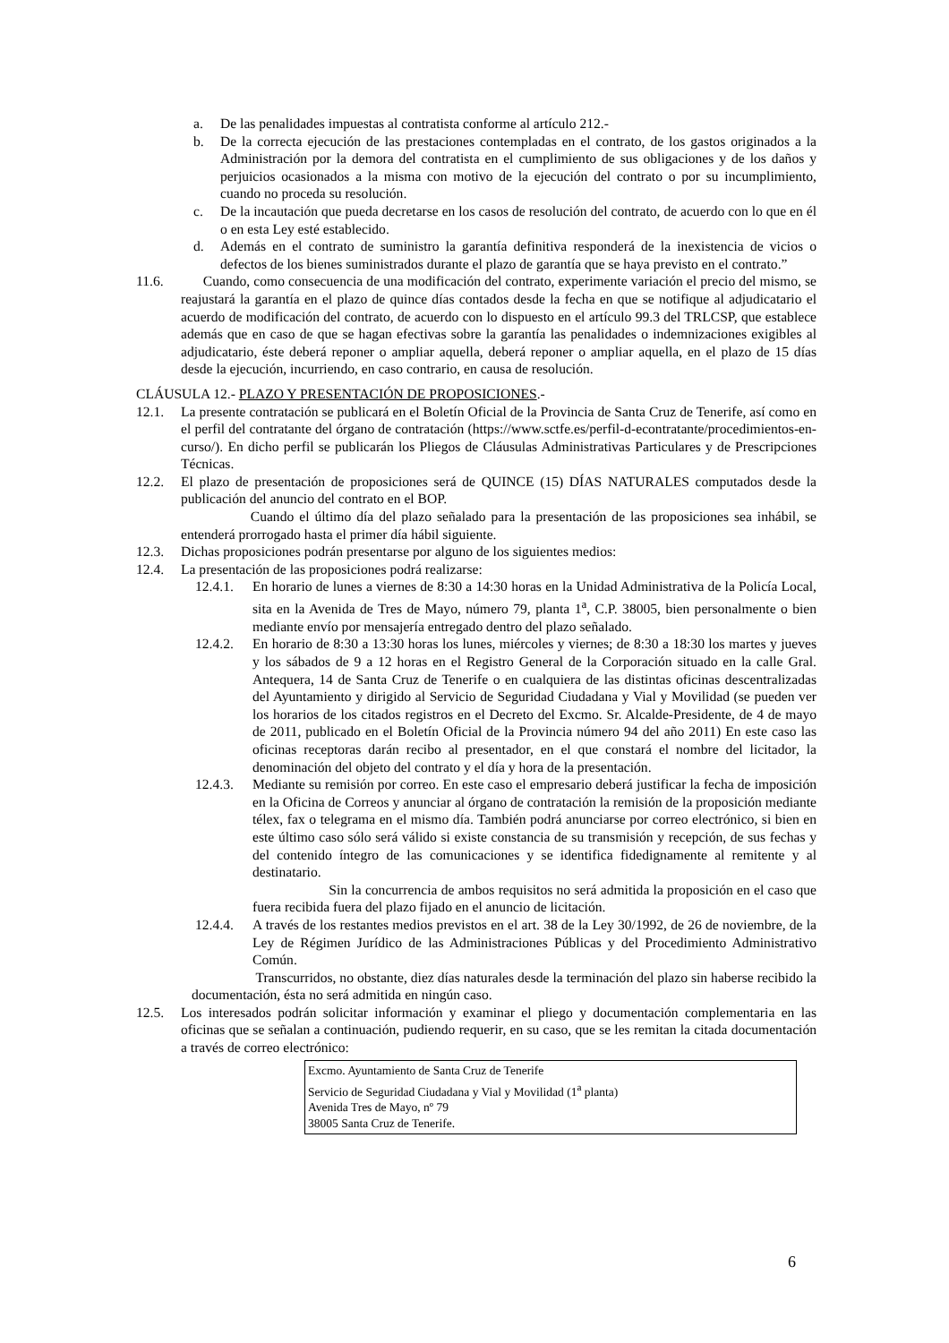a. De las penalidades impuestas al contratista conforme al artículo 212.-
b. De la correcta ejecución de las prestaciones contempladas en el contrato, de los gastos originados a la Administración por la demora del contratista en el cumplimiento de sus obligaciones y de los daños y perjuicios ocasionados a la misma con motivo de la ejecución del contrato o por su incumplimiento, cuando no proceda su resolución.
c. De la incautación que pueda decretarse en los casos de resolución del contrato, de acuerdo con lo que en él o en esta Ley esté establecido.
d. Además en el contrato de suministro la garantía definitiva responderá de la inexistencia de vicios o defectos de los bienes suministrados durante el plazo de garantía que se haya previsto en el contrato.”
11.6. Cuando, como consecuencia de una modificación del contrato, experimente variación el precio del mismo, se reajustará la garantía en el plazo de quince días contados desde la fecha en que se notifique al adjudicatario el acuerdo de modificación del contrato, de acuerdo con lo dispuesto en el artículo 99.3 del TRLCSP, que establece además que en caso de que se hagan efectivas sobre la garantía las penalidades o indemnizaciones exigibles al adjudicatario, éste deberá reponer o ampliar aquella, deberá reponer o ampliar aquella, en el plazo de 15 días desde la ejecución, incurriendo, en caso contrario, en causa de resolución.
CLÁUSULA 12.- PLAZO Y PRESENTACIÓN DE PROPOSICIONES.-
12.1. La presente contratación se publicará en el Boletín Oficial de la Provincia de Santa Cruz de Tenerife, así como en el perfil del contratante del órgano de contratación (https://www.sctfe.es/perfil-d-econtratante/procedimientos-en-curso/). En dicho perfil se publicarán los Pliegos de Cláusulas Administrativas Particulares y de Prescripciones Técnicas.
12.2. El plazo de presentación de proposiciones será de QUINCE (15) DÍAS NATURALES computados desde la publicación del anuncio del contrato en el BOP.
Cuando el último día del plazo señalado para la presentación de las proposiciones sea inhábil, se entenderá prorrogado hasta el primer día hábil siguiente.
12.3. Dichas proposiciones podrán presentarse por alguno de los siguientes medios:
12.4. La presentación de las proposiciones podrá realizarse:
12.4.1. En horario de lunes a viernes de 8:30 a 14:30 horas en la Unidad Administrativa de la Policía Local, sita en la Avenida de Tres de Mayo, número 79, planta 1<sup>a</sup>, C.P. 38005, bien personalmente o bien mediante envío por mensajería entregado dentro del plazo señalado.
12.4.2. En horario de 8:30 a 13:30 horas los lunes, miércoles y viernes; de 8:30 a 18:30 los martes y jueves y los sábados de 9 a 12 horas en el Registro General de la Corporación situado en la calle Gral. Antequera, 14 de Santa Cruz de Tenerife o en cualquiera de las distintas oficinas descentralizadas del Ayuntamiento y dirigido al Servicio de Seguridad Ciudadana y Vial y Movilidad (se pueden ver los horarios de los citados registros en el Decreto del Excmo. Sr. Alcalde-Presidente, de 4 de mayo de 2011, publicado en el Boletín Oficial de la Provincia número 94 del año 2011) En este caso las oficinas receptoras darán recibo al presentador, en el que constará el nombre del licitador, la denominación del objeto del contrato y el día y hora de la presentación.
12.4.3. Mediante su remisión por correo. En este caso el empresario deberá justificar la fecha de imposición en la Oficina de Correos y anunciar al órgano de contratación la remisión de la proposición mediante télex, fax o telegrama en el mismo día. También podrá anunciarse por correo electrónico, si bien en este último caso sólo será válido si existe constancia de su transmisión y recepción, de sus fechas y del contenido íntegro de las comunicaciones y se identifica fidedignamente al remitente y al destinatario.
Sin la concurrencia de ambos requisitos no será admitida la proposición en el caso que fuera recibida fuera del plazo fijado en el anuncio de licitación.
12.4.4. A través de los restantes medios previstos en el art. 38 de la Ley 30/1992, de 26 de noviembre, de la Ley de Régimen Jurídico de las Administraciones Públicas y del Procedimiento Administrativo Común.
Transcurridos, no obstante, diez días naturales desde la terminación del plazo sin haberse recibido la documentación, ésta no será admitida en ningún caso.
12.5. Los interesados podrán solicitar información y examinar el pliego y documentación complementaria en las oficinas que se señalan a continuación, pudiendo requerir, en su caso, que se les remitan la citada documentación a través de correo electrónico:
Excmo. Ayuntamiento de Santa Cruz de Tenerife
Servicio de Seguridad Ciudadana y Vial y Movilidad (1<sup>a</sup> planta)
Avenida Tres de Mayo, nº 79
38005 Santa Cruz de Tenerife.
6